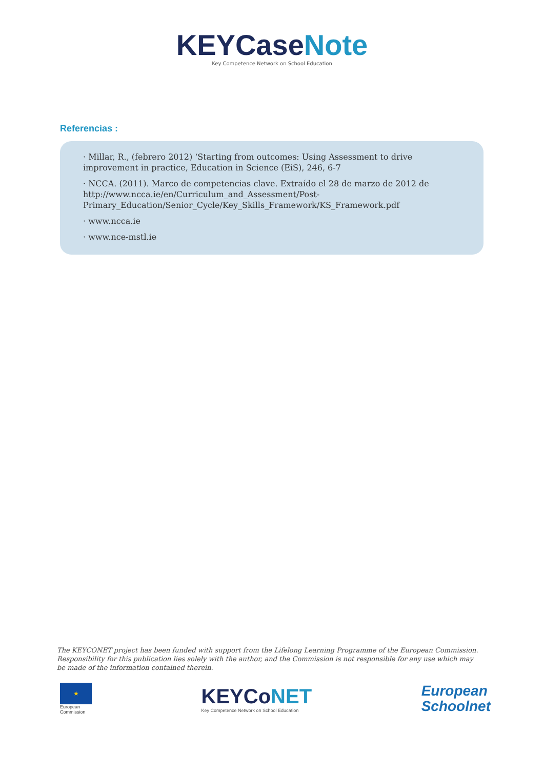KEYCaseNote
Key Competence Network on School Education
Referencias :
· Millar, R., (febrero 2012) ‘Starting from outcomes: Using Assessment to drive improvement in practice, Education in Science (EiS), 246, 6-7
· NCCA. (2011). Marco de competencias clave. Extraído el 28 de marzo de 2012 de http://www.ncca.ie/en/Curriculum_and_Assessment/Post-Primary_Education/Senior_Cycle/Key_Skills_Framework/KS_Framework.pdf
· www.ncca.ie
· www.nce-mstl.ie
The KEYCONET project has been funded with support from the Lifelong Learning Programme of the European Commission. Responsibility for this publication lies solely with the author, and the Commission is not responsible for any use which may be made of the information contained therein.
★
European
Commission
KEYCoNET
Key Competence Network on School Education
European
Schoolnet